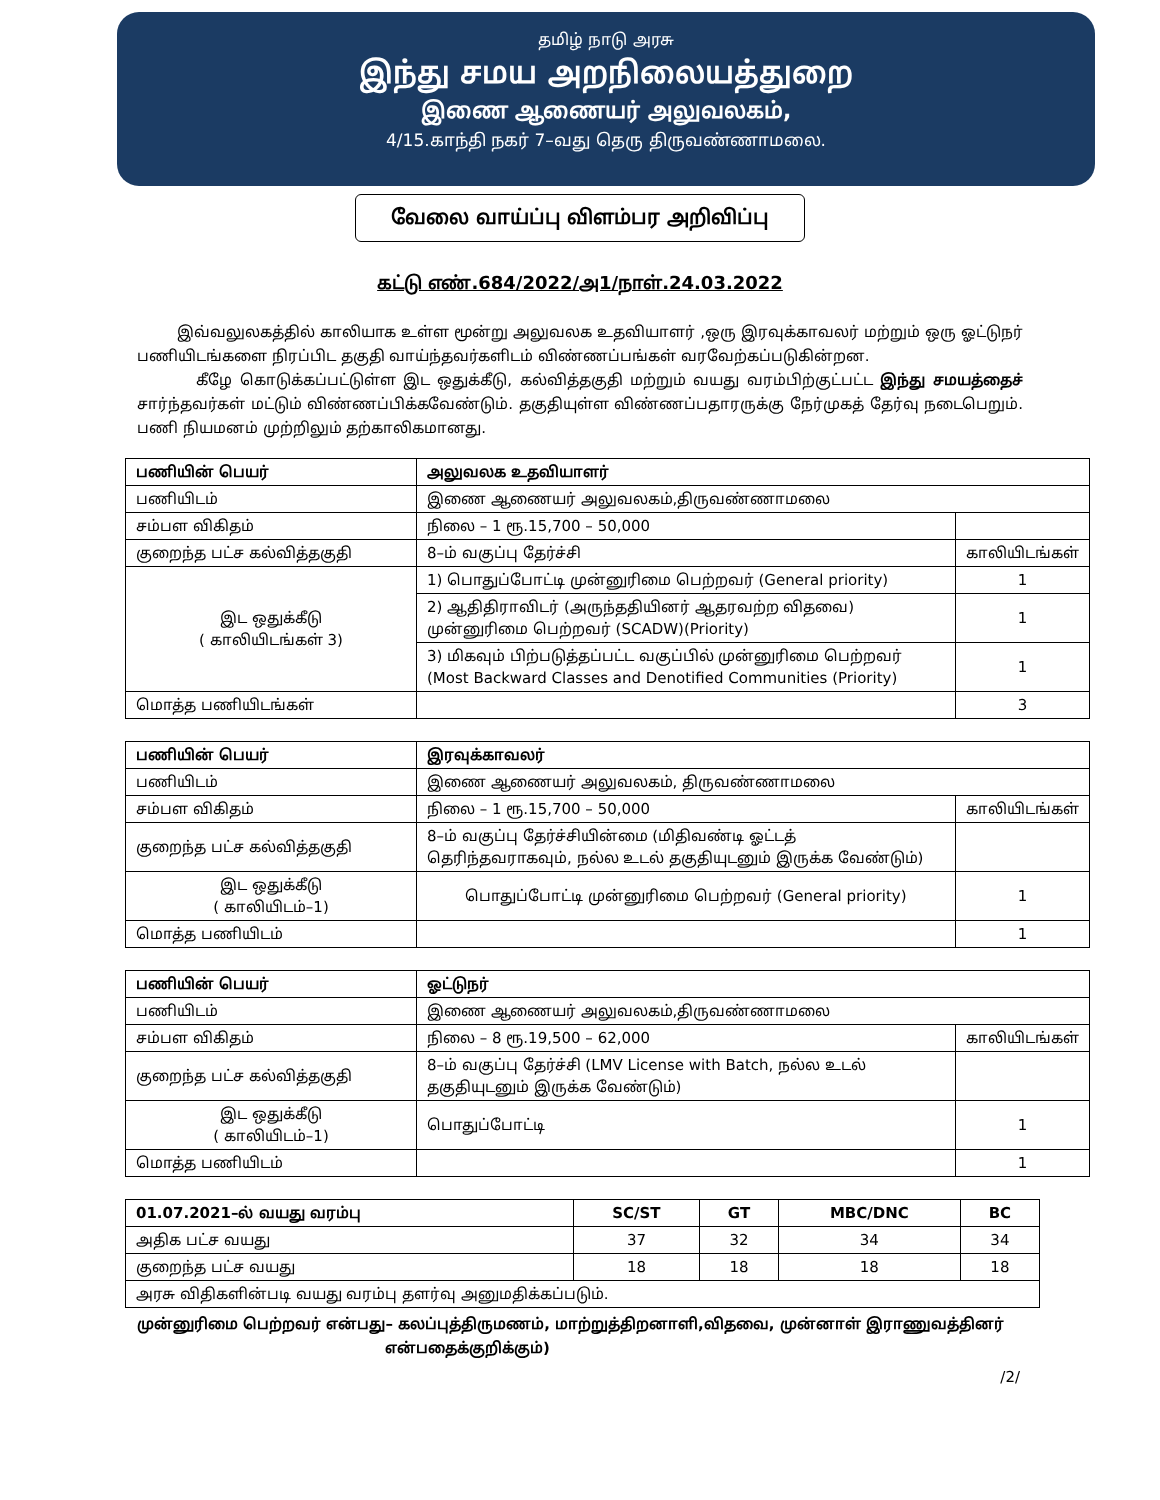தமிழ் நாடு அரசு
இந்து சமய அறநிலையத்துறை
இணை ஆணையர் அலுவலகம்,
4/15.காந்தி நகர் 7–வது தெரு திருவண்ணாமலை.
வேலை வாய்ப்பு விளம்பர அறிவிப்பு
கட்டு எண்.684/2022/அ1/நாள்.24.03.2022
இவ்வலுலகத்தில் காலியாக உள்ள மூன்று அலுவலக உதவியாளர் ,ஒரு இரவுக்காவலர் மற்றும் ஒரு ஓட்டுநர் பணியிடங்களை நிரப்பிட தகுதி வாய்ந்தவர்களிடம் விண்ணப்பங்கள் வரவேற்கப்படுகின்றன.
கீழே கொடுக்கப்பட்டுள்ள இட ஒதுக்கீடு, கல்வித்தகுதி மற்றும் வயது வரம்பிற்குட்பட்ட இந்து சமயத்தைச் சார்ந்தவர்கள் மட்டும் விண்ணப்பிக்கவேண்டும். தகுதியுள்ள விண்ணப்பதாரருக்கு நேர்முகத் தேர்வு நடைபெறும். பணி நியமனம் முற்றிலும் தற்காலிகமானது.
| பணியின் பெயர் | அலுவலக உதவியாளர் | |
| பணியிடம் | இணை ஆணையர் அலுவலகம்,திருவண்ணாமலை | |
| சம்பள விகிதம் | நிலை – 1 ரூ.15,700 – 50,000 | |
| குறைந்த பட்ச கல்வித்தகுதி | 8–ம் வகுப்பு தேர்ச்சி | காலியிடங்கள் |
| இட ஒதுக்கீடு ( காலியிடங்கள் 3) | 1) பொதுப்போட்டி முன்னுரிமை பெற்றவர் (General priority) | 1 |
| | 2) ஆதிதிராவிடர் (அருந்ததியினர் ஆதரவற்ற விதவை) முன்னுரிமை பெற்றவர் (SCADW)(Priority) | 1 |
| | 3) மிகவும் பிற்படுத்தப்பட்ட வகுப்பில் முன்னுரிமை பெற்றவர் (Most Backward Classes and Denotified Communities (Priority) | 1 |
| மொத்த பணியிடங்கள் | | 3 |
| பணியின் பெயர் | இரவுக்காவலர் | |
| பணியிடம் | இணை ஆணையர் அலுவலகம், திருவண்ணாமலை | |
| சம்பள விகிதம் | நிலை – 1 ரூ.15,700 – 50,000 | காலியிடங்கள் |
| குறைந்த பட்ச கல்வித்தகுதி | 8–ம் வகுப்பு தேர்ச்சியின்மை (மிதிவண்டி ஓட்டத் தெரிந்தவராகவும், நல்ல உடல் தகுதியுடனும் இருக்க வேண்டும்) | |
| இட ஒதுக்கீடு ( காலியிடம்–1) | பொதுப்போட்டி முன்னுரிமை பெற்றவர் (General priority) | 1 |
| மொத்த பணியிடம் | | 1 |
| பணியின் பெயர் | ஓட்டுநர் | |
| பணியிடம் | இணை ஆணையர் அலுவலகம்,திருவண்ணாமலை | |
| சம்பள விகிதம் | நிலை – 8 ரூ.19,500 – 62,000 | காலியிடங்கள் |
| குறைந்த பட்ச கல்வித்தகுதி | 8–ம் வகுப்பு தேர்ச்சி (LMV License with Batch, நல்ல உடல் தகுதியுடனும் இருக்க வேண்டும்) | |
| இட ஒதுக்கீடு ( காலியிடம்–1) | பொதுப்போட்டி | 1 |
| மொத்த பணியிடம் | | 1 |
| 01.07.2021–ல் வயது வரம்பு | SC/ST | GT | MBC/DNC | BC |
| அதிக பட்ச வயது | 37 | 32 | 34 | 34 |
| குறைந்த பட்ச வயது | 18 | 18 | 18 | 18 |
| அரசு விதிகளின்படி வயது வரம்பு தளர்வு அனுமதிக்கப்படும். | | | | |
முன்னுரிமை பெற்றவர் என்பது– கலப்புத்திருமணம், மாற்றுத்திறனாளி,விதவை, முன்னாள் இராணுவத்தினர்
என்பதைக்குறிக்கும்)
/2/